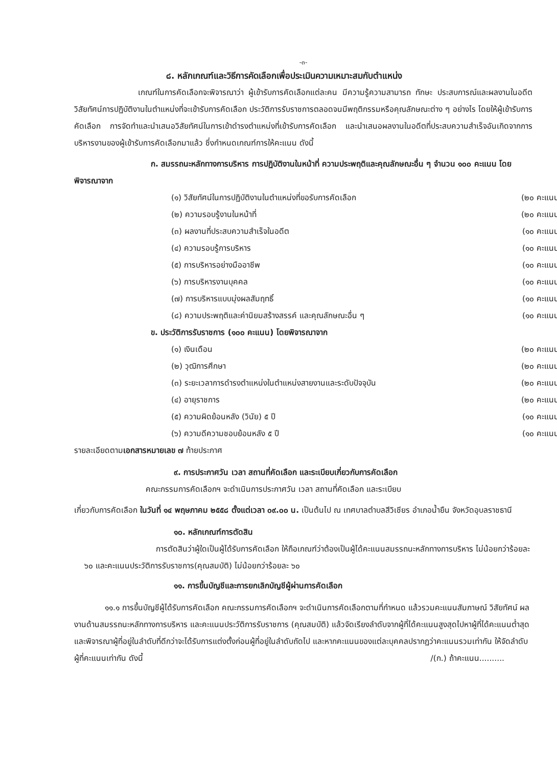-๓-
๘. หลักเกณฑ์และวิธีการคัดเลือกเพื่อประเมินความเหมาะสมกับตำแหน่ง
เกณฑ์ในการคัดเลือกจะพิจารณาว่า ผู้เข้ารับการคัดเลือกแต่ละคน มีความรู้ความสามารถ ทักษะ ประสบการณ์และผลงานในอดีต วิสัยทัศน์การปฏิบัติงานในตำแหน่งที่จะเข้ารับการคัดเลือก ประวัติการรับราชการตลอดจนมีพฤติกรรมหรือคุณลักษณะต่าง ๆ อย่างไร โดยให้ผู้เข้ารับการคัดเลือก การจัดทำและนำเสนอวิสัยทัศน์ในการเข้าดำรงตำแหน่งที่เข้ารับการคัดเลือก และนำเสนอผลงานในอดีตที่ประสบความสำเร็จอันเกิดจากการบริหารงานของผู้เข้ารับการคัดเลือกมาแล้ว ซึ่งกำหนดเกณฑ์การให้คะแนน ดังนี้
ก. สมรรถนะหลักทางการบริหาร การปฏิบัติงานในหน้าที่ ความประพฤติและคุณลักษณะอื่น ๆ จำนวน ๑๐๐ คะแนน โดยพิจารณาจาก
| (๑) วิสัยทัศน์ในการปฏิบัติงานในตำแหน่งที่ขอรับการคัดเลือก | (๒๐ คะแนน) |
| (๒) ความรอบรู้งานในหน้าที่ | (๒๐ คะแนน) |
| (๓) ผลงานที่ประสบความสำเร็จในอดีต | (๑๐ คะแนน) |
| (๔) ความรอบรู้การบริหาร | (๑๐ คะแนน) |
| (๕) การบริหารอย่างมืออาชีพ | (๑๐ คะแนน) |
| (๖) การบริหารงานบุคคล | (๑๐ คะแนน) |
| (๗) การบริหารแบบมุ่งผลสัมฤทธิ์ | (๑๐ คะแนน) |
| (๘) ความประพฤติและค่านิยมสร้างสรรค์ และคุณลักษณะอื่น ๆ | (๑๐ คะแนน) |
ข. ประวัติการรับราชการ (๑๐๐ คะแนน) โดยพิจารณาจาก
| (๑) เงินเดือน | (๒๐ คะแนน) |
| (๒) วุฒิการศึกษา | (๒๐ คะแนน) |
| (๓) ระยะเวลาการดำรงตำแหน่งในตำแหน่งสายงานและระดับปัจจุบัน | (๒๐ คะแนน) |
| (๔) อายุราชการ | (๒๐ คะแนน) |
| (๕) ความผิดย้อนหลัง (วินัย) ๕ ปี | (๑๐ คะแนน) |
| (๖) ความดีความชอบย้อนหลัง ๕ ปี | (๑๐ คะแนน) |
รายละเอียดตามเอกสารหมายเลข ๗ ท้ายประกาศ
๙. การประกาศวัน เวลา สถานที่คัดเลือก และระเบียบเกี่ยวกับการคัดเลือก
คณะกรรมการคัดเลือกฯ จะดำเนินการประกาศวัน เวลา สถานที่คัดเลือก และระเบียบ
เกี่ยวกับการคัดเลือก ในวันที่ ๑๔ พฤษภาคม ๒๕๕๘ ตั้งแต่เวลา ๐๙.๐๐ น. เป็นต้นไป ณ เทศบาลตำบลสีวิเชียร อำเภอน้ำยืน จังหวัดอุบลราชธานี
๑๐. หลักเกณฑ์การตัดสิน
การตัดสินว่าผู้ใดเป็นผู้ได้รับการคัดเลือก ให้ถือเกณฑ์ว่าต้องเป็นผู้ได้คะแนนสมรรถนะหลักทางการบริหาร ไม่น้อยกว่าร้อยละ ๖๐ และคะแนนประวัติการรับราชการ(คุณสมบัติ) ไม่น้อยกว่าร้อยละ ๖๐
๑๑. การขึ้นบัญชีและการยกเลิกบัญชีผู้ผ่านการคัดเลือก
๑๑.๑ การขึ้นบัญชีผู้ได้รับการคัดเลือก คณะกรรมการคัดเลือกฯ จะดำเนินการคัดเลือกตามที่กำหนด แล้วรวมคะแนนสัมภาษณ์ วิสัยทัศน์ ผลงานด้านสมรรถนะหลักทางการบริหาร และคะแนนประวัติการรับราชการ (คุณสมบัติ) แล้วจัดเรียงลำดับจากผู้ที่ได้คะแนนสูงสุดไปหาผู้ที่ได้คะแนนต่ำสุด และพิจารณาผู้ที่อยู่ในลำดับที่ดีกว่าจะได้รับการแต่งตั้งก่อนผู้ที่อยู่ในลำดับถัดไป และหากคะแนนของแต่ละบุคคลปรากฏว่าคะแนนรวมเท่ากัน ให้จัดลำดับผู้ที่คะแนนเท่ากัน ดังนี้ /(ก.) ถ้าคะแนน..........